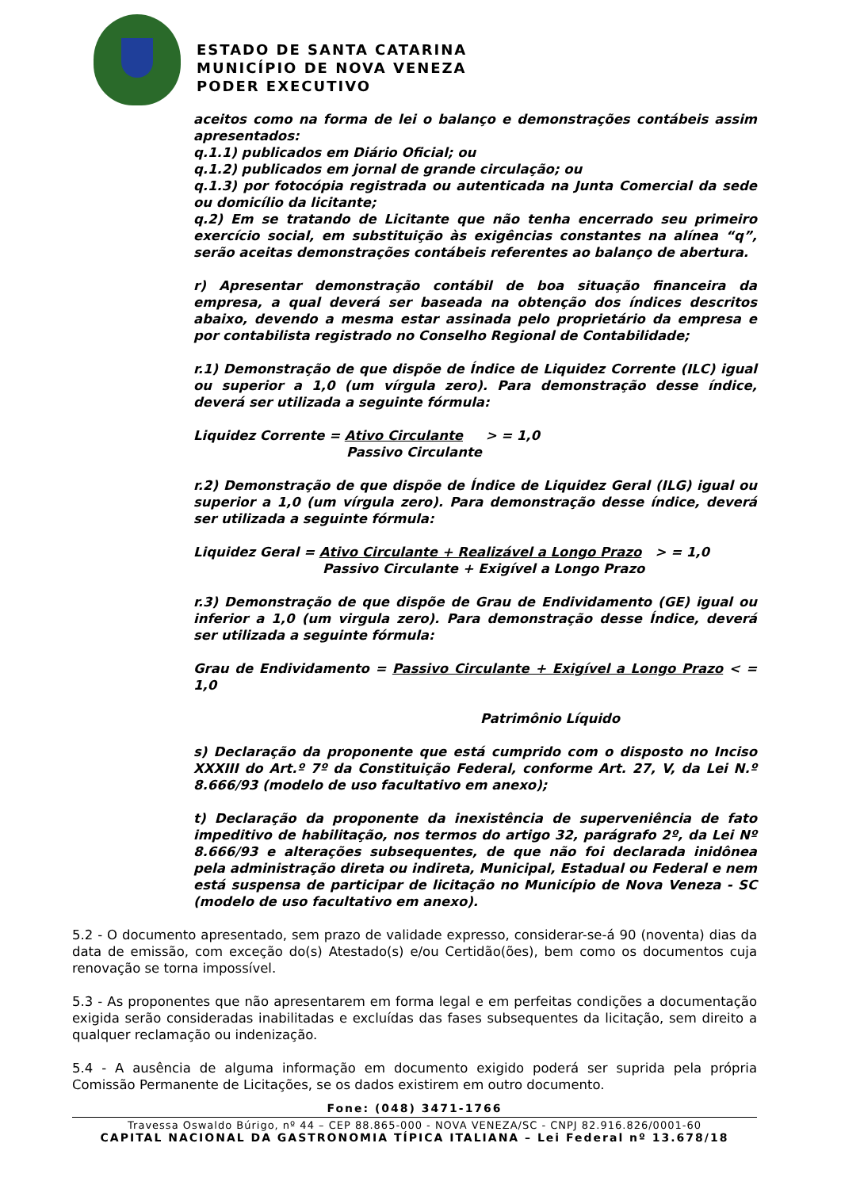ESTADO DE SANTA CATARINA
MUNICÍPIO DE NOVA VENEZA
PODER EXECUTIVO
aceitos como na forma de lei o balanço e demonstrações contábeis assim apresentados:
q.1.1) publicados em Diário Oficial; ou
q.1.2) publicados em jornal de grande circulação; ou
q.1.3) por fotocópia registrada ou autenticada na Junta Comercial da sede ou domicílio da licitante;
q.2) Em se tratando de Licitante que não tenha encerrado seu primeiro exercício social, em substituição às exigências constantes na alínea “q”, serão aceitas demonstrações contábeis referentes ao balanço de abertura.
r) Apresentar demonstração contábil de boa situação financeira da empresa, a qual deverá ser baseada na obtenção dos índices descritos abaixo, devendo a mesma estar assinada pelo proprietário da empresa e por contabilista registrado no Conselho Regional de Contabilidade;
r.1) Demonstração de que dispõe de Índice de Liquidez Corrente (ILC) igual ou superior a 1,0 (um vírgula zero). Para demonstração desse índice, deverá ser utilizada a seguinte fórmula:
Liquidez Corrente = Ativo Circulante > = 1,0
Passivo Circulante
r.2) Demonstração de que dispõe de Índice de Liquidez Geral (ILG) igual ou superior a 1,0 (um vírgula zero). Para demonstração desse índice, deverá ser utilizada a seguinte fórmula:
Liquidez Geral = Ativo Circulante + Realizável a Longo Prazo > = 1,0
Passivo Circulante + Exigível a Longo Prazo
r.3) Demonstração de que dispõe de Grau de Endividamento (GE) igual ou inferior a 1,0 (um virgula zero). Para demonstração desse Índice, deverá ser utilizada a seguinte fórmula:
Grau de Endividamento = Passivo Circulante + Exigível a Longo Prazo < = 1,0
Patrimônio Líquido
s) Declaração da proponente que está cumprido com o disposto no Inciso XXXIII do Art.º 7º da Constituição Federal, conforme Art. 27, V, da Lei N.º 8.666/93 (modelo de uso facultativo em anexo);
t) Declaração da proponente da inexistência de superveniência de fato impeditivo de habilitação, nos termos do artigo 32, parágrafo 2º, da Lei Nº 8.666/93 e alterações subsequentes, de que não foi declarada inidônea pela administração direta ou indireta, Municipal, Estadual ou Federal e nem está suspensa de participar de licitação no Município de Nova Veneza - SC (modelo de uso facultativo em anexo).
5.2 - O documento apresentado, sem prazo de validade expresso, considerar-se-á 90 (noventa) dias da data de emissão, com exceção do(s) Atestado(s) e/ou Certidão(ões), bem como os documentos cuja renovação se torna impossível.
5.3 - As proponentes que não apresentarem em forma legal e em perfeitas condições a documentação exigida serão consideradas inabilitadas e excluídas das fases subsequentes da licitação, sem direito a qualquer reclamação ou indenização.
5.4 - A ausência de alguma informação em documento exigido poderá ser suprida pela própria Comissão Permanente de Licitações, se os dados existirem em outro documento.
Fone: (048) 3471-1766
Travessa Oswaldo Búrigo, nº 44 – CEP 88.865-000 - NOVA VENEZA/SC - CNPJ 82.916.826/0001-60
CAPITAL NACIONAL DA GASTRONOMIA TÍPICA ITALIANA – Lei Federal nº 13.678/18